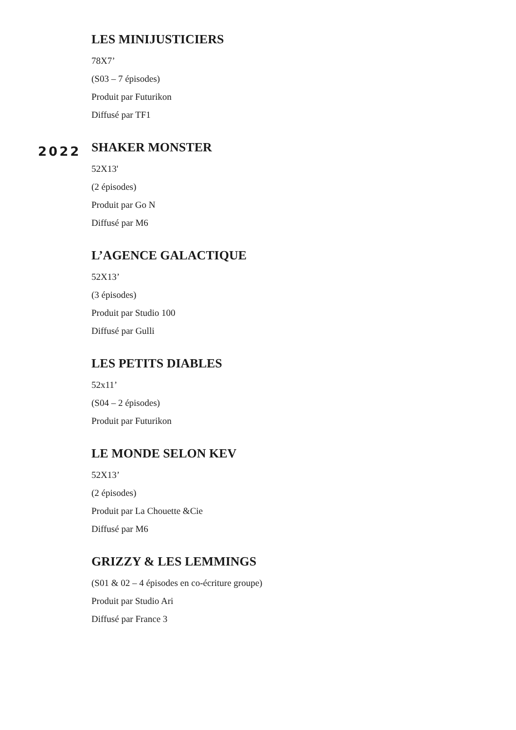LES MINIJUSTICIERS
78X7’
(S03 – 7 épisodes)
Produit par Futurikon
Diffusé par TF1
2022
SHAKER MONSTER
52X13'
(2 épisodes)
Produit par Go N
Diffusé par M6
L’AGENCE GALACTIQUE
52X13’
(3 épisodes)
Produit par Studio 100
Diffusé par Gulli
LES PETITS DIABLES
52x11’
(S04 – 2 épisodes)
Produit par Futurikon
LE MONDE SELON KEV
52X13’
(2 épisodes)
Produit par La Chouette &Cie
Diffusé par M6
GRIZZY & LES LEMMINGS
(S01 & 02 – 4 épisodes en co-écriture groupe)
Produit par Studio Ari
Diffusé par France 3